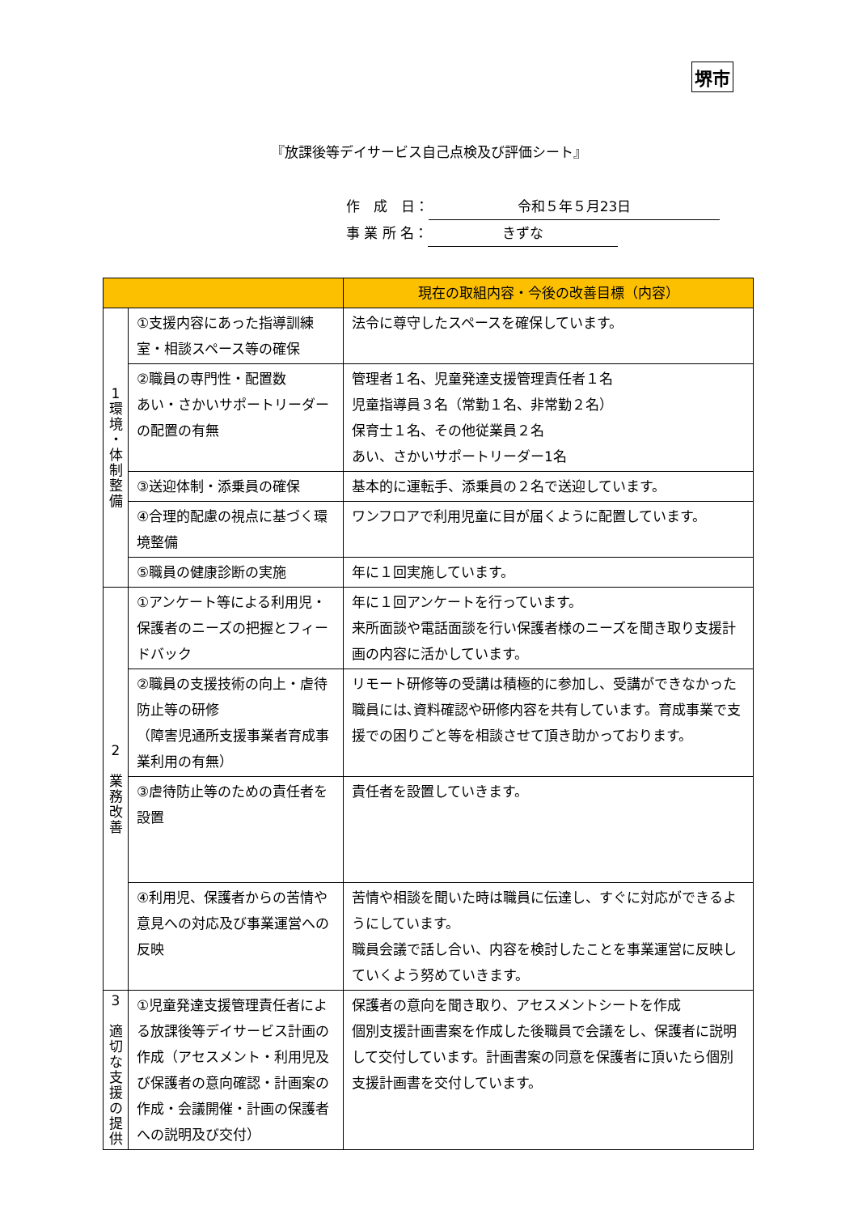堺市
『放課後等デイサービス自己点検及び評価シート』
作　成　日： 令和５年５月23日
事 業 所 名： きずな
| | | 現在の取組内容・今後の改善目標（内容） |
| --- | --- | --- |
| 1 環 境 ・ 体 制 整 備 | ①支援内容にあった指導訓練室・相談スペース等の確保 | 法令に尊守したスペースを確保しています。 |
| | ②職員の専門性・配置数 あい・さかいサポートリーダーの配置の有無 | 管理者１名、児童発達支援管理責任者１名 児童指導員３名（常勤１名、非常勤２名） 保育士１名、その他従業員２名 あい、さかいサポートリーダー1名 |
| | ③送迎体制・添乗員の確保 | 基本的に運転手、添乗員の２名で送迎しています。 |
| | ④合理的配慮の視点に基づく環境整備 | ワンフロアで利用児童に目が届くように配置しています。 |
| | ⑤職員の健康診断の実施 | 年に１回実施しています。 |
| 2 業 務 改 善 | ①アンケート等による利用児・保護者のニーズの把握とフィードバック | 年に１回アンケートを行っています。 来所面談や電話面談を行い保護者様のニーズを聞き取り支援計画の内容に活かしています。 |
| | ②職員の支援技術の向上・虐待防止等の研修 （障害児通所支援事業者育成事業利用の有無） | リモート研修等の受講は積極的に参加し、受講ができなかった職員には､資料確認や研修内容を共有しています。育成事業で支援での困りごと等を相談させて頂き助かっております。 |
| | ③虐待防止等のための責任者を設置 | 責任者を設置していきます。 |
| | ④利用児、保護者からの苦情や意見への対応及び事業運営への反映 | 苦情や相談を聞いた時は職員に伝達し、すぐに対応ができるようにしています。 職員会議で話し合い、内容を検討したことを事業運営に反映していくよう努めていきます。 |
| 3 適 切 な 支 援 の 提 供 | ①児童発達支援管理責任者による放課後等デイサービス計画の作成（アセスメント・利用児及び保護者の意向確認・計画案の作成・会議開催・計画の保護者への説明及び交付） | 保護者の意向を聞き取り、アセスメントシートを作成 個別支援計画書案を作成した後職員で会議をし、保護者に説明して交付しています。計画書案の同意を保護者に頂いたら個別支援計画書を交付しています。 |